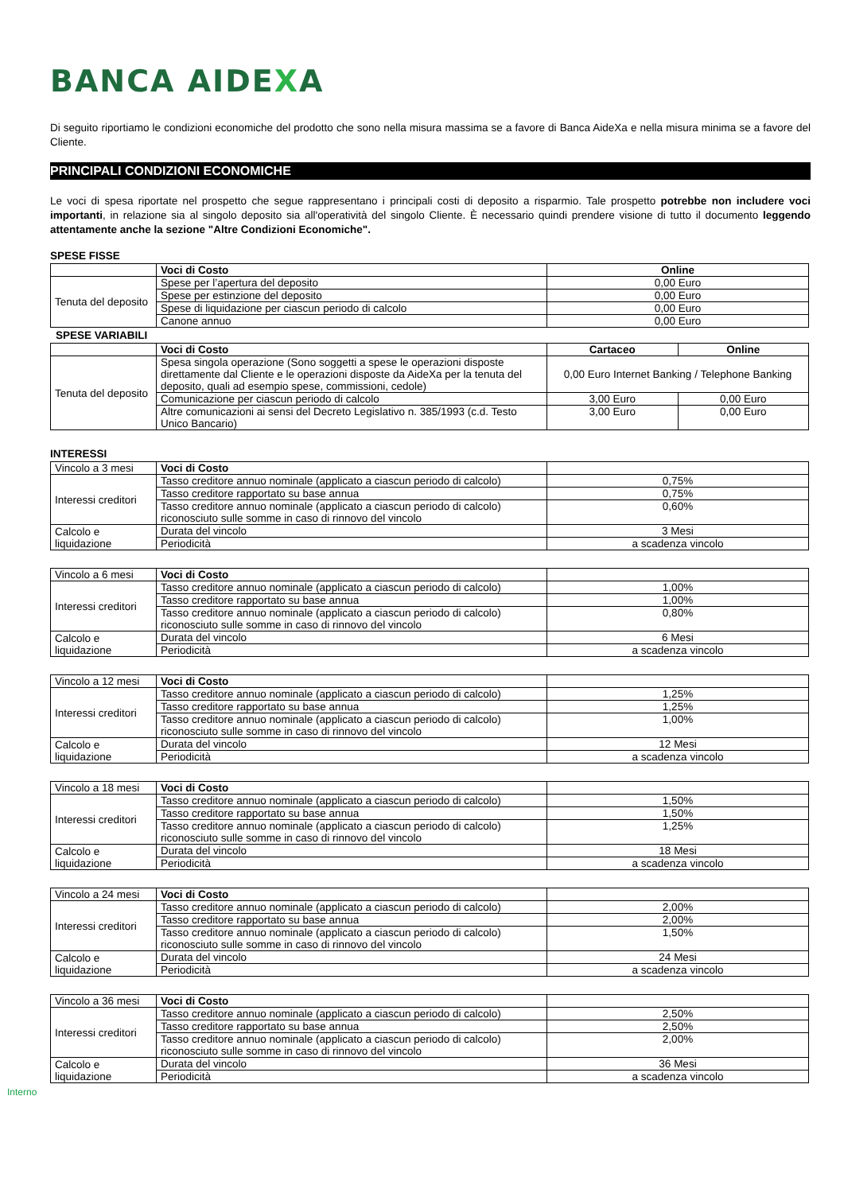BANCA AIDEXA
Di seguito riportiamo le condizioni economiche del prodotto che sono nella misura massima se a favore di Banca AideXa e nella misura minima se a favore del Cliente.
PRINCIPALI CONDIZIONI ECONOMICHE
Le voci di spesa riportate nel prospetto che segue rappresentano i principali costi di deposito a risparmio. Tale prospetto potrebbe non includere voci importanti, in relazione sia al singolo deposito sia all'operatività del singolo Cliente. È necessario quindi prendere visione di tutto il documento leggendo attentamente anche la sezione "Altre Condizioni Economiche".
SPESE FISSE
| | Voci di Costo | Online |
| Tenuta del deposito | Spese per l’apertura del deposito | 0,00 Euro |
| | Spese per estinzione del deposito | 0,00 Euro |
| | Spese di liquidazione per ciascun periodo di calcolo | 0,00 Euro |
| | Canone annuo | 0,00 Euro |
SPESE VARIABILI
| | Voci di Costo | Cartaceo | Online |
| Tenuta del deposito | Spesa singola operazione (Sono soggetti a spese le operazioni disposte direttamente dal Cliente e le operazioni disposte da AideXa per la tenuta del deposito, quali ad esempio spese, commissioni, cedole) | 0,00 Euro Internet Banking / Telephone Banking | |
| | Comunicazione per ciascun periodo di calcolo | 3,00 Euro | 0,00 Euro |
| | Altre comunicazioni ai sensi del Decreto Legislativo n. 385/1993 (c.d. Testo Unico Bancario) | 3,00 Euro | 0,00 Euro |
INTERESSI
| Vincolo a 3 mesi | Voci di Costo | |
| Interessi creditori | Tasso creditore annuo nominale (applicato a ciascun periodo di calcolo) | 0,75% |
| | Tasso creditore rapportato su base annua | 0,75% |
| | Tasso creditore annuo nominale (applicato a ciascun periodo di calcolo) riconosciuto sulle somme in caso di rinnovo del vincolo | 0,60% |
| Calcolo e liquidazione | Durata del vincolo | 3 Mesi |
| | Periodicità | a scadenza vincolo |
| Vincolo a 6 mesi | Voci di Costo | |
| Interessi creditori | Tasso creditore annuo nominale (applicato a ciascun periodo di calcolo) | 1,00% |
| | Tasso creditore rapportato su base annua | 1,00% |
| | Tasso creditore annuo nominale (applicato a ciascun periodo di calcolo) riconosciuto sulle somme in caso di rinnovo del vincolo | 0,80% |
| Calcolo e liquidazione | Durata del vincolo | 6 Mesi |
| | Periodicità | a scadenza vincolo |
| Vincolo a 12 mesi | Voci di Costo | |
| Interessi creditori | Tasso creditore annuo nominale (applicato a ciascun periodo di calcolo) | 1,25% |
| | Tasso creditore rapportato su base annua | 1,25% |
| | Tasso creditore annuo nominale (applicato a ciascun periodo di calcolo) riconosciuto sulle somme in caso di rinnovo del vincolo | 1,00% |
| Calcolo e liquidazione | Durata del vincolo | 12 Mesi |
| | Periodicità | a scadenza vincolo |
| Vincolo a 18 mesi | Voci di Costo | |
| Interessi creditori | Tasso creditore annuo nominale (applicato a ciascun periodo di calcolo) | 1,50% |
| | Tasso creditore rapportato su base annua | 1,50% |
| | Tasso creditore annuo nominale (applicato a ciascun periodo di calcolo) riconosciuto sulle somme in caso di rinnovo del vincolo | 1,25% |
| Calcolo e liquidazione | Durata del vincolo | 18 Mesi |
| | Periodicità | a scadenza vincolo |
| Vincolo a 24 mesi | Voci di Costo | |
| Interessi creditori | Tasso creditore annuo nominale (applicato a ciascun periodo di calcolo) | 2,00% |
| | Tasso creditore rapportato su base annua | 2,00% |
| | Tasso creditore annuo nominale (applicato a ciascun periodo di calcolo) riconosciuto sulle somme in caso di rinnovo del vincolo | 1,50% |
| Calcolo e liquidazione | Durata del vincolo | 24 Mesi |
| | Periodicità | a scadenza vincolo |
| Vincolo a 36 mesi | Voci di Costo | |
| Interessi creditori | Tasso creditore annuo nominale (applicato a ciascun periodo di calcolo) | 2,50% |
| | Tasso creditore rapportato su base annua | 2,50% |
| | Tasso creditore annuo nominale (applicato a ciascun periodo di calcolo) riconosciuto sulle somme in caso di rinnovo del vincolo | 2,00% |
| Calcolo e liquidazione | Durata del vincolo | 36 Mesi |
| | Periodicità | a scadenza vincolo |
Interno